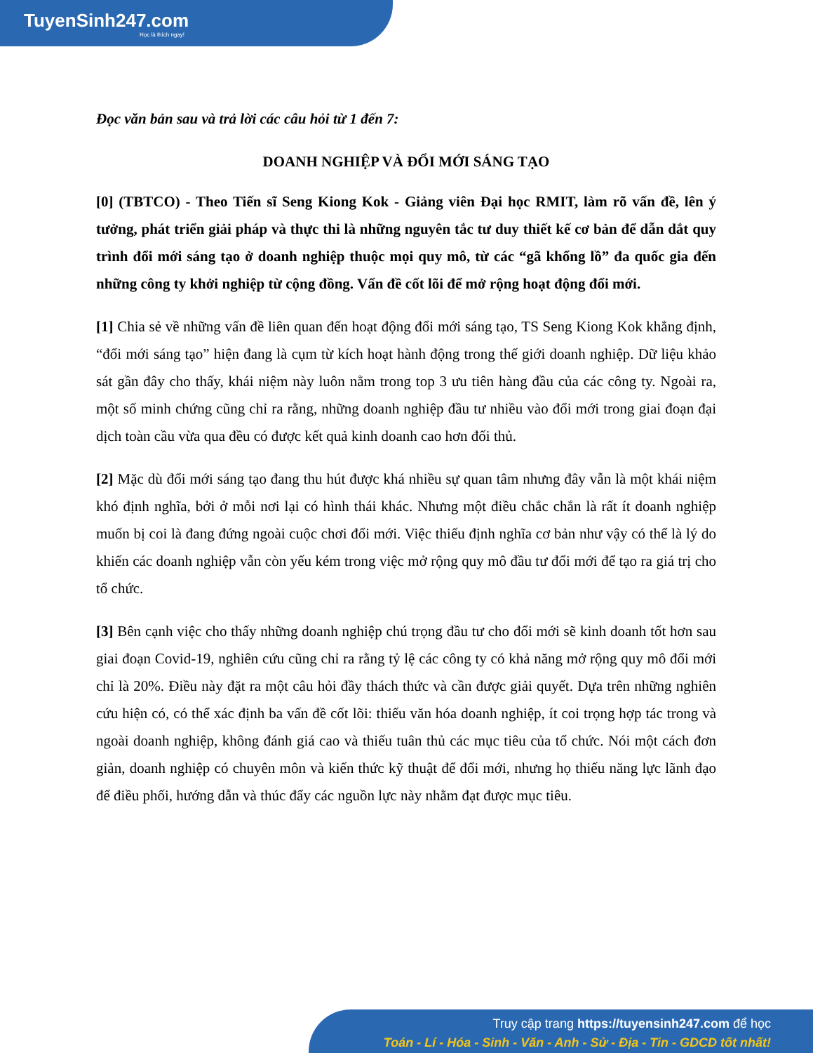TuyenSinh247.com
Học là thích ngay!
Đọc văn bản sau và trả lời các câu hỏi từ 1 đến 7:
DOANH NGHIỆP VÀ ĐỔI MỚI SÁNG TẠO
[0] (TBTCO) - Theo Tiến sĩ Seng Kiong Kok - Giảng viên Đại học RMIT, làm rõ vấn đề, lên ý tưởng, phát triển giải pháp và thực thi là những nguyên tắc tư duy thiết kế cơ bản để dẫn dắt quy trình đổi mới sáng tạo ở doanh nghiệp thuộc mọi quy mô, từ các “gã khổng lồ” đa quốc gia đến những công ty khởi nghiệp từ cộng đồng. Vấn đề cốt lõi để mở rộng hoạt động đổi mới.
[1] Chia sẻ về những vấn đề liên quan đến hoạt động đổi mới sáng tạo, TS Seng Kiong Kok khẳng định, “đổi mới sáng tạo” hiện đang là cụm từ kích hoạt hành động trong thế giới doanh nghiệp. Dữ liệu khảo sát gần đây cho thấy, khái niệm này luôn nằm trong top 3 ưu tiên hàng đầu của các công ty. Ngoài ra, một số minh chứng cũng chỉ ra rằng, những doanh nghiệp đầu tư nhiều vào đổi mới trong giai đoạn đại dịch toàn cầu vừa qua đều có được kết quả kinh doanh cao hơn đối thủ.
[2] Mặc dù đổi mới sáng tạo đang thu hút được khá nhiều sự quan tâm nhưng đây vẫn là một khái niệm khó định nghĩa, bởi ở mỗi nơi lại có hình thái khác. Nhưng một điều chắc chắn là rất ít doanh nghiệp muốn bị coi là đang đứng ngoài cuộc chơi đổi mới. Việc thiếu định nghĩa cơ bản như vậy có thể là lý do khiến các doanh nghiệp vẫn còn yếu kém trong việc mở rộng quy mô đầu tư đổi mới để tạo ra giá trị cho tổ chức.
[3] Bên cạnh việc cho thấy những doanh nghiệp chú trọng đầu tư cho đổi mới sẽ kinh doanh tốt hơn sau giai đoạn Covid-19, nghiên cứu cũng chỉ ra rằng tỷ lệ các công ty có khả năng mở rộng quy mô đổi mới chỉ là 20%. Điều này đặt ra một câu hỏi đầy thách thức và cần được giải quyết. Dựa trên những nghiên cứu hiện có, có thể xác định ba vấn đề cốt lõi: thiếu văn hóa doanh nghiệp, ít coi trọng hợp tác trong và ngoài doanh nghiệp, không đánh giá cao và thiếu tuân thủ các mục tiêu của tổ chức. Nói một cách đơn giản, doanh nghiệp có chuyên môn và kiến thức kỹ thuật để đổi mới, nhưng họ thiếu năng lực lãnh đạo để điều phối, hướng dẫn và thúc đẩy các nguồn lực này nhằm đạt được mục tiêu.
Truy cập trang https://tuyensinh247.com để học
Toán - Lí - Hóa - Sinh - Văn - Anh - Sử - Địa - Tin - GDCD tốt nhất!